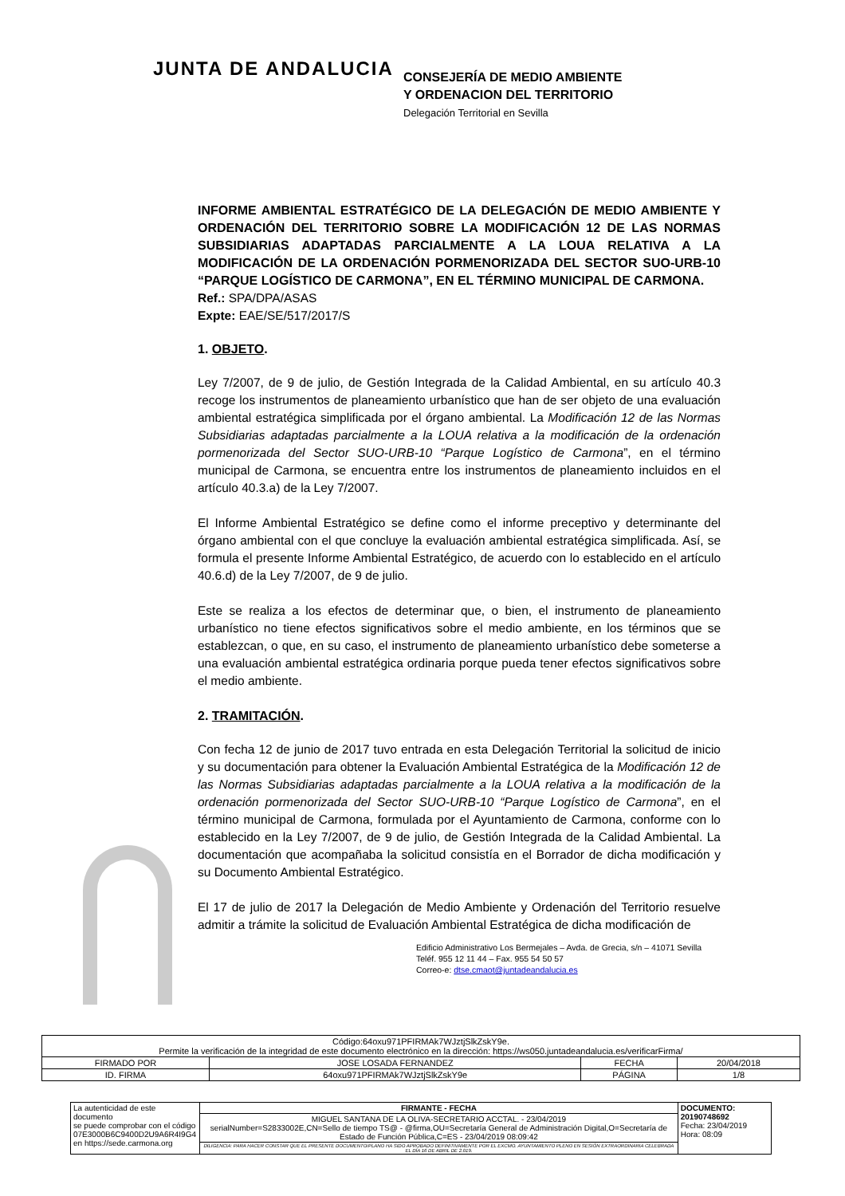JUNTA DE ANDALUCIA
CONSEJERÍA DE MEDIO AMBIENTE
Y ORDENACION DEL TERRITORIO
Delegación Territorial en Sevilla
INFORME AMBIENTAL ESTRATÉGICO DE LA DELEGACIÓN DE MEDIO AMBIENTE Y ORDENACIÓN DEL TERRITORIO SOBRE LA MODIFICACIÓN 12 DE LAS NORMAS SUBSIDIARIAS ADAPTADAS PARCIALMENTE A LA LOUA RELATIVA A LA MODIFICACIÓN DE LA ORDENACIÓN PORMENORIZADA DEL SECTOR SUO-URB-10 “PARQUE LOGÍSTICO DE CARMONA”, EN EL TÉRMINO MUNICIPAL DE CARMONA.
Ref.: SPA/DPA/ASAS
Expte: EAE/SE/517/2017/S
1. OBJETO.
Ley 7/2007, de 9 de julio, de Gestión Integrada de la Calidad Ambiental, en su artículo 40.3 recoge los instrumentos de planeamiento urbanístico que han de ser objeto de una evaluación ambiental estratégica simplificada por el órgano ambiental. La Modificación 12 de las Normas Subsidiarias adaptadas parcialmente a la LOUA relativa a la modificación de la ordenación pormenorizada del Sector SUO-URB-10 “Parque Logístico de Carmona”, en el término municipal de Carmona, se encuentra entre los instrumentos de planeamiento incluidos en el artículo 40.3.a) de la Ley 7/2007.
El Informe Ambiental Estratégico se define como el informe preceptivo y determinante del órgano ambiental con el que concluye la evaluación ambiental estratégica simplificada. Así, se formula el presente Informe Ambiental Estratégico, de acuerdo con lo establecido en el artículo 40.6.d) de la Ley 7/2007, de 9 de julio.
Este se realiza a los efectos de determinar que, o bien, el instrumento de planeamiento urbanístico no tiene efectos significativos sobre el medio ambiente, en los términos que se establezcan, o que, en su caso, el instrumento de planeamiento urbanístico debe someterse a una evaluación ambiental estratégica ordinaria porque pueda tener efectos significativos sobre el medio ambiente.
2. TRAMITACIÓN.
Con fecha 12 de junio de 2017 tuvo entrada en esta Delegación Territorial la solicitud de inicio y su documentación para obtener la Evaluación Ambiental Estratégica de la Modificación 12 de las Normas Subsidiarias adaptadas parcialmente a la LOUA relativa a la modificación de la ordenación pormenorizada del Sector SUO-URB-10 “Parque Logístico de Carmona”, en el término municipal de Carmona, formulada por el Ayuntamiento de Carmona, conforme con lo establecido en la Ley 7/2007, de 9 de julio, de Gestión Integrada de la Calidad Ambiental. La documentación que acompañaba la solicitud consistía en el Borrador de dicha modificación y su Documento Ambiental Estratégico.
El 17 de julio de 2017 la Delegación de Medio Ambiente y Ordenación del Territorio resuelve admitir a trámite la solicitud de Evaluación Ambiental Estratégica de dicha modificación de
Edificio Administrativo Los Bermejales – Avda. de Grecia, s/n – 41071 Sevilla
Teléf. 955 12 11 44 – Fax. 955 54 50 57
Correo-e: dtse.cmaot@juntadeandalucia.es
| Código:64oxu971PFIRMAk7WJztjSlkZskY9e. Permite la verificación de la integridad de este documento electrónico en la dirección: https://ws050.juntadeandalucia.es/verificarFirma/ | | | |
| FIRMADO POR | JOSE LOSADA FERNANDEZ | FECHA | 20/04/2018 |
| ID. FIRMA | 64oxu971PFIRMAk7WJztjSlkZskY9e | PÁGINA | 1/8 |
| La autenticidad de este documento se puede comprobar con el código 07E3000B6C9400D2U9A6R4I9G4 en https://sede.carmona.org | FIRMANTE - FECHA | DOCUMENTO: 20190748692 Fecha: 23/04/2019 Hora: 08:09 |
| | MIGUEL SANTANA DE LA OLIVA-SECRETARIO ACCTAL. - 23/04/2019 serialNumber=S2833002E,CN=Sello de tiempo TS@ - @firma,OU=Secretaría General de Administración Digital,O=Secretaría de Estado de Función Pública,C=ES - 23/04/2019 08:09:42 | |
| | DILIGENCIA: PARA HACER CONSTAR QUE EL PRESENTE DOCUMENTO/PLANO HA SIDO APROBADO DEFINITIVAMENTE POR EL EXCMO. AYUNTAMIENTO PLENO EN SESIÓN EXTRAORDINARIA CELEBRADA EL DÍA 16 DE ABRIL DE 2.019. | |